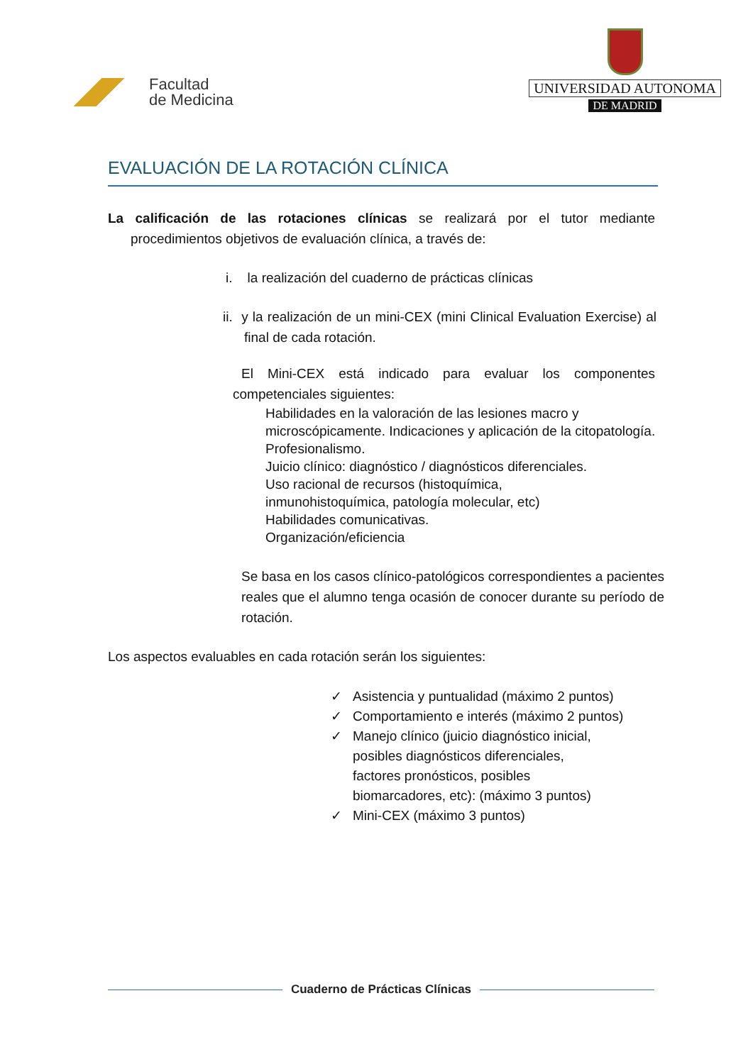Facultad
de Medicina
UNIVERSIDAD AUTONOMA
DE MADRID
EVALUACIÓN DE LA ROTACIÓN CLÍNICA
La calificación de las rotaciones clínicas se realizará por el tutor mediante procedimientos objetivos de evaluación clínica, a través de:
i. la realización del cuaderno de prácticas clínicas
ii. y la realización de un mini-CEX (mini Clinical Evaluation Exercise) al final de cada rotación.
El Mini-CEX está indicado para evaluar los componentes competenciales siguientes:
Habilidades en la valoración de las lesiones macro y
microscópicamente. Indicaciones y aplicación de la citopatología.
Profesionalismo.
Juicio clínico: diagnóstico / diagnósticos diferenciales.
Uso racional de recursos (histoquímica,
inmunohistoquímica, patología molecular, etc)
Habilidades comunicativas.
Organización/eficiencia
Se basa en los casos clínico-patológicos correspondientes a pacientes reales que el alumno tenga ocasión de conocer durante su período de rotación.
Los aspectos evaluables en cada rotación serán los siguientes:
✓ Asistencia y puntualidad (máximo 2 puntos)
✓ Comportamiento e interés (máximo 2 puntos)
✓ Manejo clínico (juicio diagnóstico inicial,
posibles diagnósticos diferenciales,
factores pronósticos, posibles
biomarcadores, etc): (máximo 3 puntos)
✓ Mini-CEX (máximo 3 puntos)
Cuaderno de Prácticas Clínicas